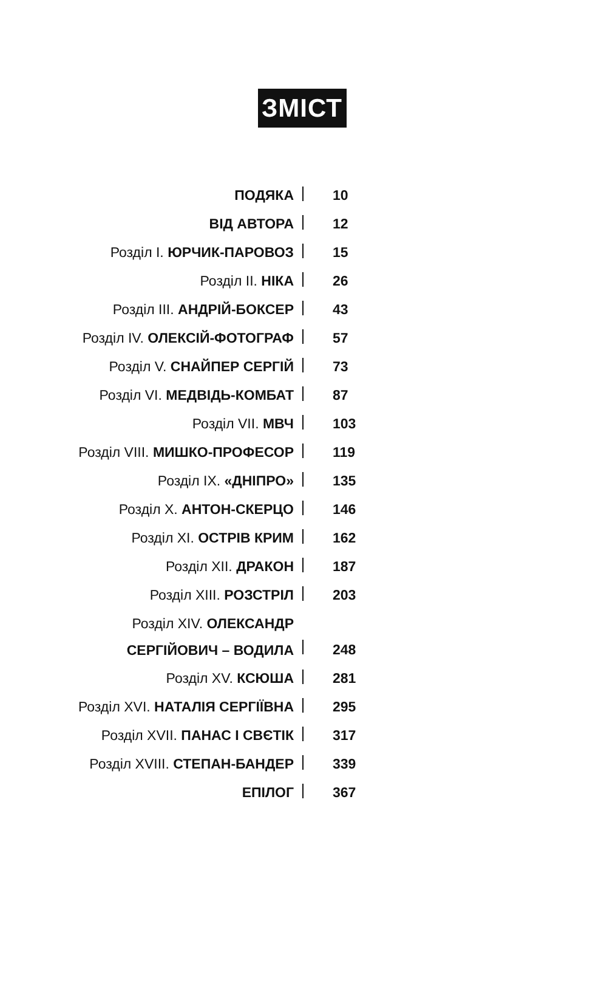ЗМІСТ
| ПОДЯКА | | 10 |
| ВІД АВТОРА | | 12 |
| Розділ І. ЮРЧИК-ПАРОВОЗ | | 15 |
| Розділ ІІ. НІКА | | 26 |
| Розділ ІІІ. АНДРІЙ-БОКСЕР | | 43 |
| Розділ IV. ОЛЕКСІЙ-ФОТОГРАФ | | 57 |
| Розділ V. СНАЙПЕР СЕРГІЙ | | 73 |
| Розділ VI. МЕДВІДЬ-КОМБАТ | | 87 |
| Розділ VII. МВЧ | | 103 |
| Розділ VIII. МИШКО-ПРОФЕСОР | | 119 |
| Розділ IX. «ДНІПРО» | | 135 |
| Розділ X. АНТОН-СКЕРЦО | | 146 |
| Розділ XI. ОСТРІВ КРИМ | | 162 |
| Розділ XII. ДРАКОН | | 187 |
| Розділ XIII. РОЗСТРІЛ | | 203 |
| Розділ XIV. ОЛЕКСАНДР СЕРГІЙОВИЧ – ВОДИЛА | | 248 |
| Розділ XV. КСЮША | | 281 |
| Розділ XVI. НАТАЛІЯ СЕРГІЇВНА | | 295 |
| Розділ XVII. ПАНАС І СВЄТІК | | 317 |
| Розділ XVIII. СТЕПАН-БАНДЕР | | 339 |
| ЕПІЛОГ | | 367 |